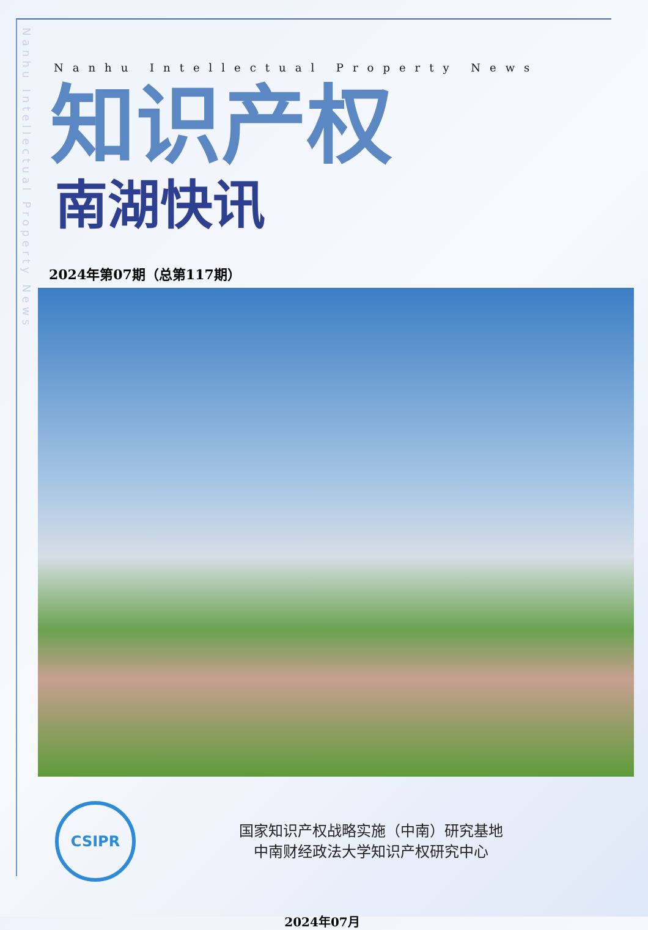Nanhu Intellectual Property News
Nanhu Intellectual Property News
知识产权
南湖快讯
2024年第07期（总第117期）
CSIPR
国家知识产权战略实施（中南）研究基地
中南财经政法大学知识产权研究中心
2024年07月